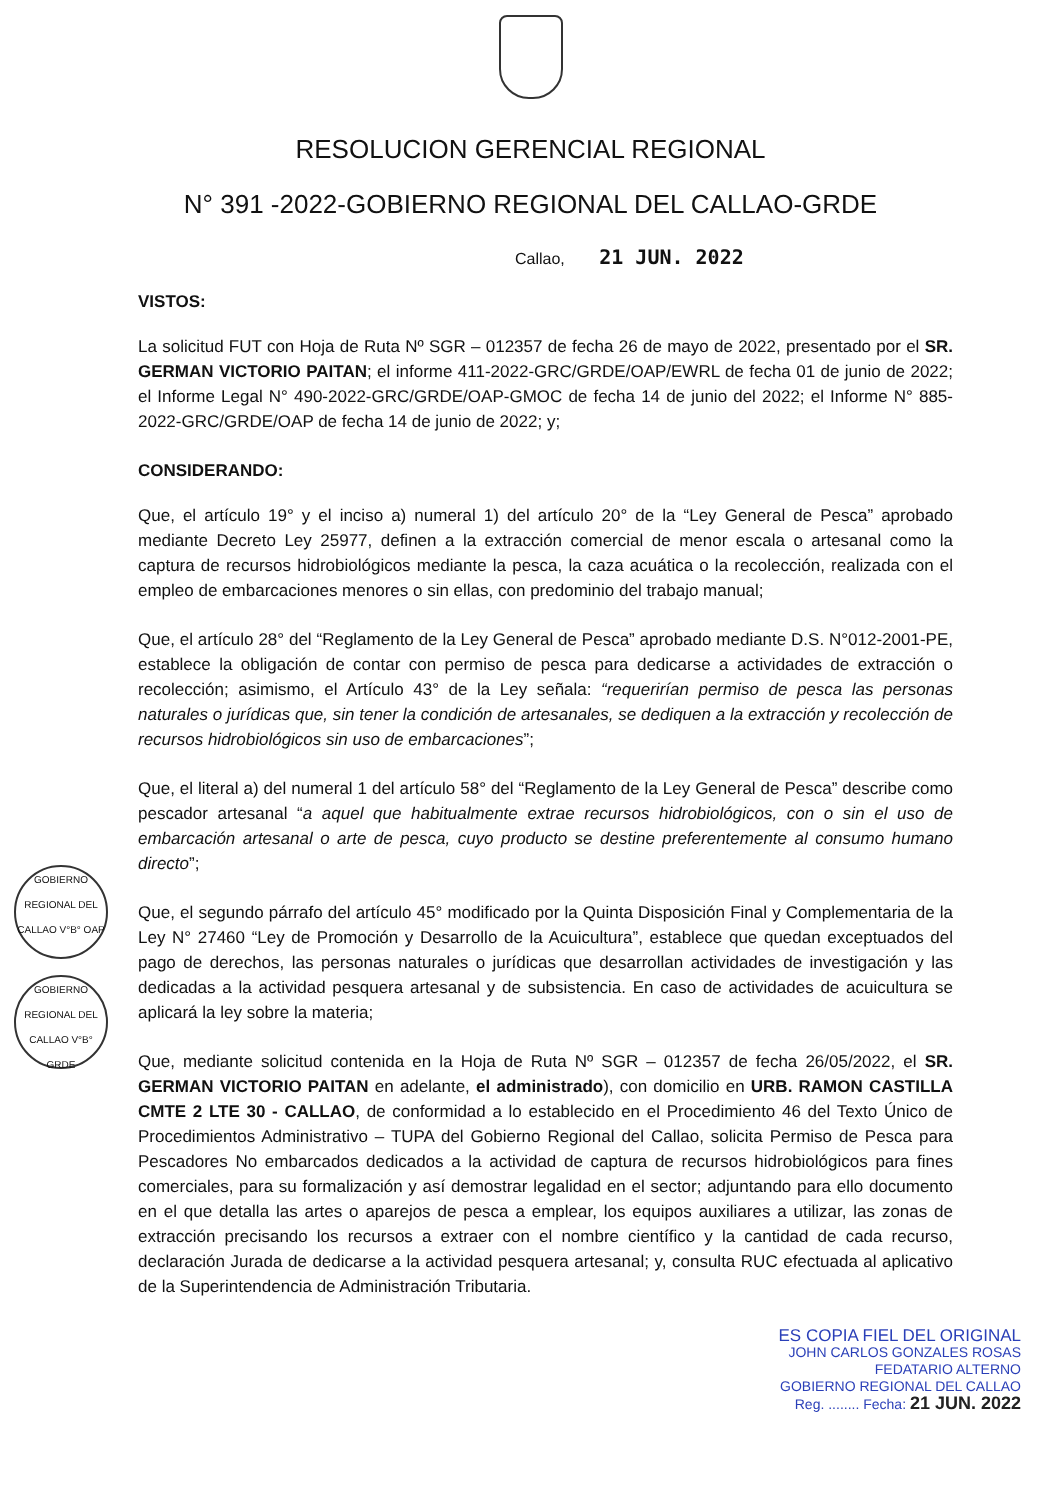RESOLUCION GERENCIAL REGIONAL
N° 391 -2022-GOBIERNO REGIONAL DEL CALLAO-GRDE
Callao, 21 JUN. 2022
VISTOS:
La solicitud FUT con Hoja de Ruta Nº SGR – 012357 de fecha 26 de mayo de 2022, presentado por el SR. GERMAN VICTORIO PAITAN; el informe 411-2022-GRC/GRDE/OAP/EWRL de fecha 01 de junio de 2022; el Informe Legal N° 490-2022-GRC/GRDE/OAP-GMOC de fecha 14 de junio del 2022; el Informe N° 885-2022-GRC/GRDE/OAP de fecha 14 de junio de 2022; y;
CONSIDERANDO:
Que, el artículo 19° y el inciso a) numeral 1) del artículo 20° de la “Ley General de Pesca” aprobado mediante Decreto Ley 25977, definen a la extracción comercial de menor escala o artesanal como la captura de recursos hidrobiológicos mediante la pesca, la caza acuática o la recolección, realizada con el empleo de embarcaciones menores o sin ellas, con predominio del trabajo manual;
Que, el artículo 28° del “Reglamento de la Ley General de Pesca” aprobado mediante D.S. N°012-2001-PE, establece la obligación de contar con permiso de pesca para dedicarse a actividades de extracción o recolección; asimismo, el Artículo 43° de la Ley señala: “requerirían permiso de pesca las personas naturales o jurídicas que, sin tener la condición de artesanales, se dediquen a la extracción y recolección de recursos hidrobiológicos sin uso de embarcaciones”;
Que, el literal a) del numeral 1 del artículo 58° del “Reglamento de la Ley General de Pesca” describe como pescador artesanal “a aquel que habitualmente extrae recursos hidrobiológicos, con o sin el uso de embarcación artesanal o arte de pesca, cuyo producto se destine preferentemente al consumo humano directo”;
Que, el segundo párrafo del artículo 45° modificado por la Quinta Disposición Final y Complementaria de la Ley N° 27460 “Ley de Promoción y Desarrollo de la Acuicultura”, establece que quedan exceptuados del pago de derechos, las personas naturales o jurídicas que desarrollan actividades de investigación y las dedicadas a la actividad pesquera artesanal y de subsistencia. En caso de actividades de acuicultura se aplicará la ley sobre la materia;
Que, mediante solicitud contenida en la Hoja de Ruta Nº SGR – 012357 de fecha 26/05/2022, el SR. GERMAN VICTORIO PAITAN en adelante, el administrado), con domicilio en URB. RAMON CASTILLA CMTE 2 LTE 30 - CALLAO, de conformidad a lo establecido en el Procedimiento 46 del Texto Único de Procedimientos Administrativo – TUPA del Gobierno Regional del Callao, solicita Permiso de Pesca para Pescadores No embarcados dedicados a la actividad de captura de recursos hidrobiológicos para fines comerciales, para su formalización y así demostrar legalidad en el sector; adjuntando para ello documento en el que detalla las artes o aparejos de pesca a emplear, los equipos auxiliares a utilizar, las zonas de extracción precisando los recursos a extraer con el nombre científico y la cantidad de cada recurso, declaración Jurada de dedicarse a la actividad pesquera artesanal; y, consulta RUC efectuada al aplicativo de la Superintendencia de Administración Tributaria.
GOBIERNO REGIONAL DEL CALLAO V°B° OAP
GOBIERNO REGIONAL DEL CALLAO V°B° GRDE
ES COPIA FIEL DEL ORIGINAL
JOHN CARLOS GONZALES ROSAS
FEDATARIO ALTERNO
GOBIERNO REGIONAL DEL CALLAO
Reg. ........ Fecha: 21 JUN. 2022